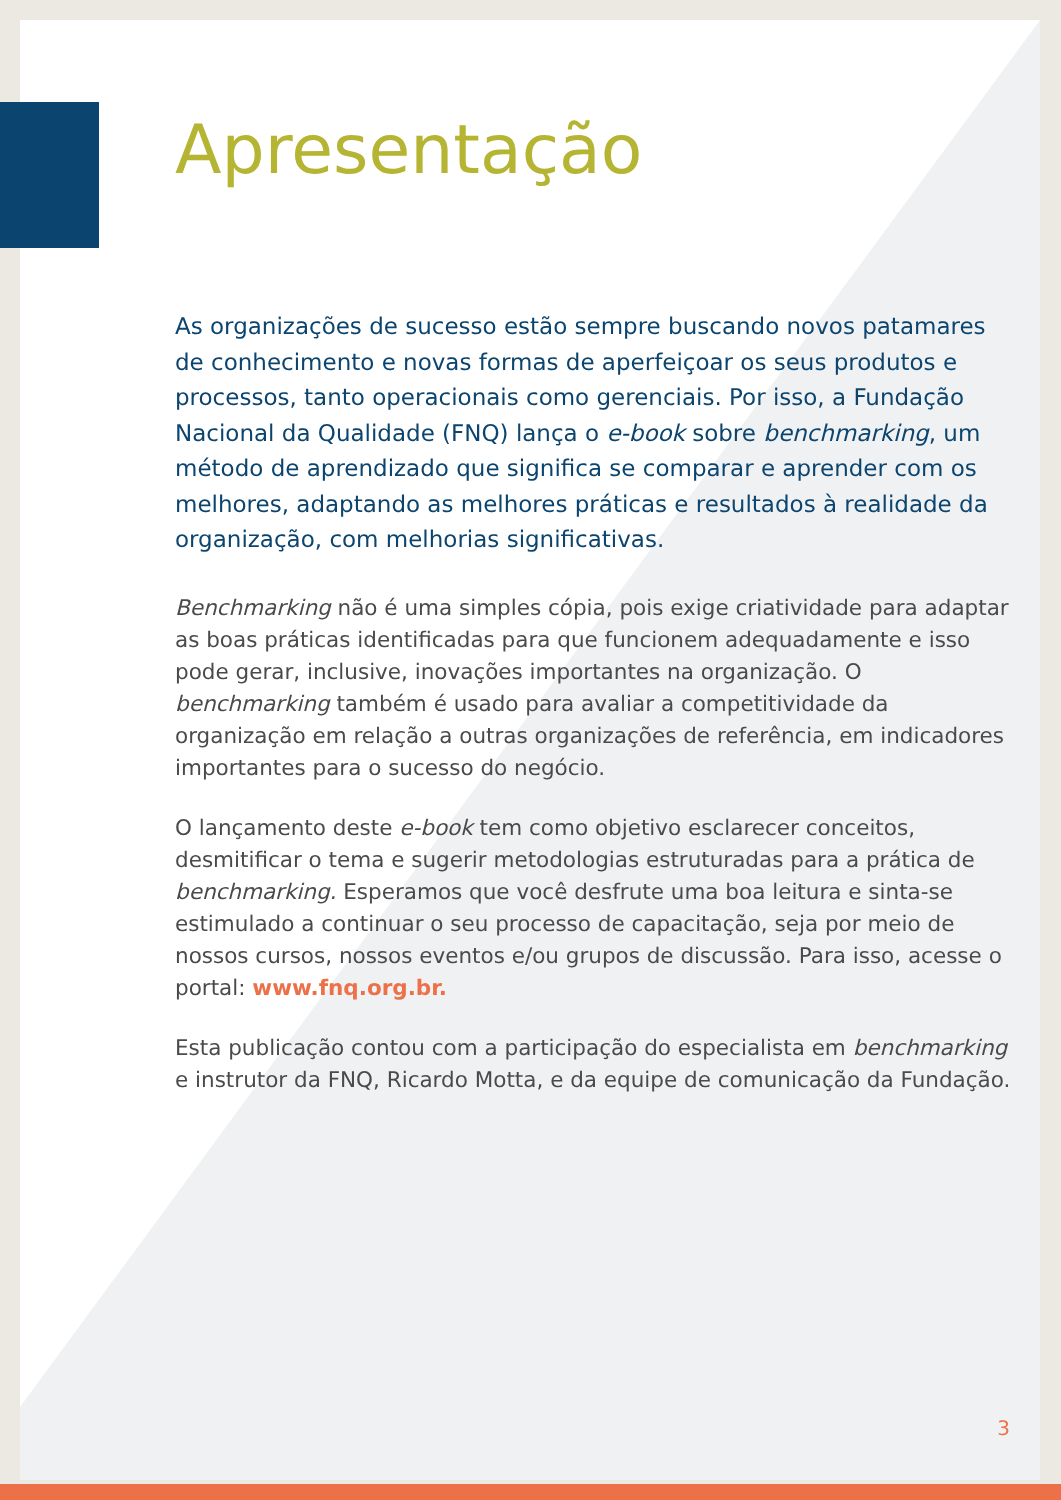Apresentação
As organizações de sucesso estão sempre buscando novos patamares de conhecimento e novas formas de aperfeiçoar os seus produtos e processos, tanto operacionais como gerenciais. Por isso, a Fundação Nacional da Qualidade (FNQ) lança o e-book sobre benchmarking, um método de aprendizado que significa se comparar e aprender com os melhores, adaptando as melhores práticas e resultados à realidade da organização, com melhorias significativas.
Benchmarking não é uma simples cópia, pois exige criatividade para adaptar as boas práticas identificadas para que funcionem adequadamente e isso pode gerar, inclusive, inovações importantes na organização. O benchmarking também é usado para avaliar a competitividade da organização em relação a outras organizações de referência, em indicadores importantes para o sucesso do negócio.
O lançamento deste e-book tem como objetivo esclarecer conceitos, desmitificar o tema e sugerir metodologias estruturadas para a prática de benchmarking. Esperamos que você desfrute uma boa leitura e sinta-se estimulado a continuar o seu processo de capacitação, seja por meio de nossos cursos, nossos eventos e/ou grupos de discussão. Para isso, acesse o portal: www.fnq.org.br.
Esta publicação contou com a participação do especialista em benchmarking e instrutor da FNQ, Ricardo Motta, e da equipe de comunicação da Fundação.
3